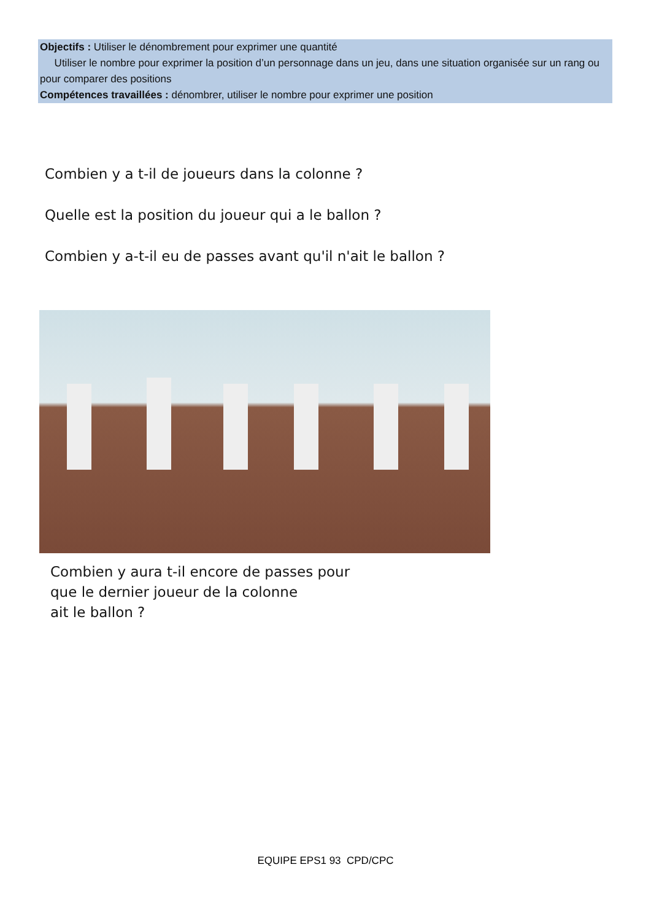Objectifs : Utiliser le dénombrement pour exprimer une quantité
Utiliser le nombre pour exprimer la position d’un personnage dans un jeu, dans une situation organisée sur un rang ou pour comparer des positions
Compétences travaillées : dénombrer, utiliser le nombre pour exprimer une position
Combien y a t-il de joueurs dans la colonne ?
Quelle est la position du joueur qui a le ballon ?
Combien y a-t-il eu de passes avant qu'il n'ait le ballon ?
Combien y aura t-il encore de passes pour
que le dernier joueur de la colonne
ait le ballon ?
EQUIPE EPS1 93 CPD/CPC